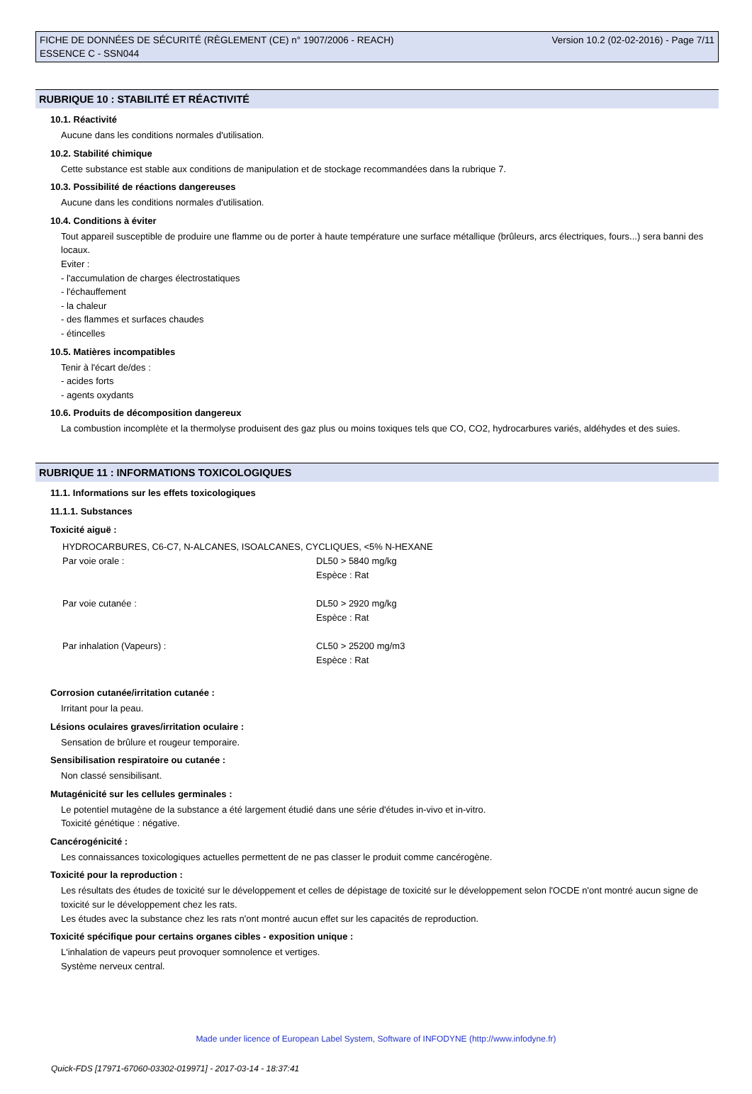FICHE DE DONNÉES DE SÉCURITÉ (RÈGLEMENT (CE) n° 1907/2006 - REACH)
ESSENCE C - SSN044
Version 10.2 (02-02-2016) - Page 7/11
RUBRIQUE 10 : STABILITÉ ET RÉACTIVITÉ
10.1. Réactivité
Aucune dans les conditions normales d'utilisation.
10.2. Stabilité chimique
Cette substance est stable aux conditions de manipulation et de stockage recommandées dans la rubrique 7.
10.3. Possibilité de réactions dangereuses
Aucune dans les conditions normales d'utilisation.
10.4. Conditions à éviter
Tout appareil susceptible de produire une flamme ou de porter à haute température une surface métallique (brûleurs, arcs électriques, fours...) sera banni des locaux.
Eviter :
- l'accumulation de charges électrostatiques
- l'échauffement
- la chaleur
- des flammes et surfaces chaudes
- étincelles
10.5. Matières incompatibles
Tenir à l'écart de/des :
- acides forts
- agents oxydants
10.6. Produits de décomposition dangereux
La combustion incomplète et la thermolyse produisent des gaz plus ou moins toxiques tels que CO, CO2, hydrocarbures variés, aldéhydes et des suies.
RUBRIQUE 11 : INFORMATIONS TOXICOLOGIQUES
11.1. Informations sur les effets toxicologiques
11.1.1. Substances
Toxicité aiguë :
| HYDROCARBURES, C6-C7, N-ALCANES, ISOALCANES, CYCLIQUES, <5% N-HEXANE | |
| Par voie orale : | DL50 > 5840 mg/kg Espèce : Rat |
| Par voie cutanée : | DL50 > 2920 mg/kg Espèce : Rat |
| Par inhalation (Vapeurs) : | CL50 > 25200 mg/m3 Espèce : Rat |
Corrosion cutanée/irritation cutanée :
Irritant pour la peau.
Lésions oculaires graves/irritation oculaire :
Sensation de brûlure et rougeur temporaire.
Sensibilisation respiratoire ou cutanée :
Non classé sensibilisant.
Mutagénicité sur les cellules germinales :
Le potentiel mutagène de la substance a été largement étudié dans une série d'études in-vivo et in-vitro.
Toxicité génétique : négative.
Cancérogénicité :
Les connaissances toxicologiques actuelles permettent de ne pas classer le produit comme cancérogène.
Toxicité pour la reproduction :
Les résultats des études de toxicité sur le développement et celles de dépistage de toxicité sur le développement selon l'OCDE n'ont montré aucun signe de toxicité sur le développement chez les rats.
Les études avec la substance chez les rats n'ont montré aucun effet sur les capacités de reproduction.
Toxicité spécifique pour certains organes cibles - exposition unique :
L'inhalation de vapeurs peut provoquer somnolence et vertiges.
Système nerveux central.
Made under licence of European Label System, Software of INFODYNE (http://www.infodyne.fr)
Quick-FDS [17971-67060-03302-019971] - 2017-03-14 - 18:37:41